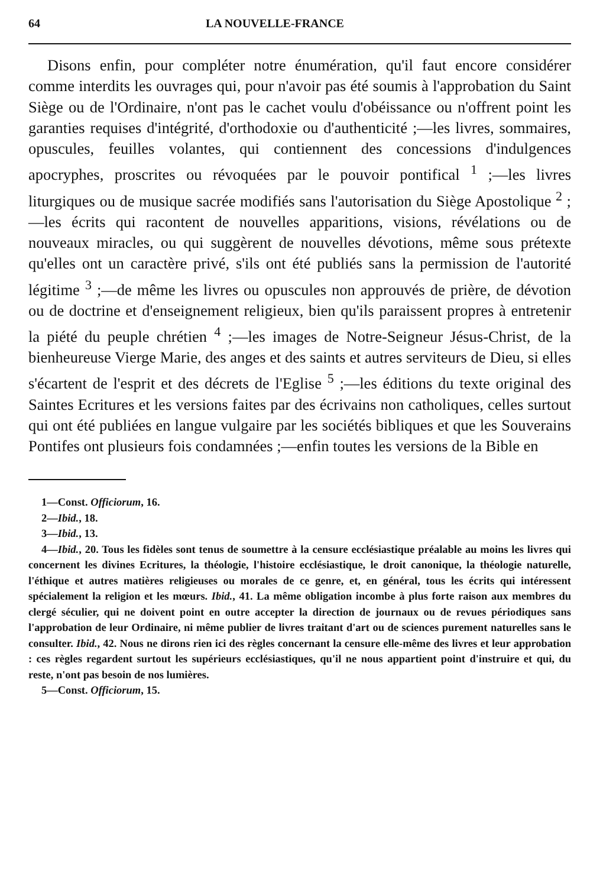64 LA NOUVELLE-FRANCE
Disons enfin, pour compléter notre énumération, qu'il faut encore considérer comme interdits les ouvrages qui, pour n'avoir pas été soumis à l'approbation du Saint Siège ou de l'Ordinaire, n'ont pas le cachet voulu d'obéissance ou n'offrent point les garanties requises d'intégrité, d'orthodoxie ou d'authenticité ;—les livres, sommaires, opuscules, feuilles volantes, qui contiennent des concessions d'indulgences apocryphes, proscrites ou révoquées par le pouvoir pontifical <sup>1</sup> ;—les livres liturgiques ou de musique sacrée modifiés sans l'autorisation du Siège Apostolique <sup>2</sup> ;—les écrits qui racontent de nouvelles apparitions, visions, révélations ou de nouveaux miracles, ou qui suggèrent de nouvelles dévotions, même sous prétexte qu'elles ont un caractère privé, s'ils ont été publiés sans la permission de l'autorité légitime <sup>3</sup> ;—de même les livres ou opuscules non approuvés de prière, de dévotion ou de doctrine et d'enseignement religieux, bien qu'ils paraissent propres à entretenir la piété du peuple chrétien <sup>4</sup> ;—les images de Notre-Seigneur Jésus-Christ, de la bienheureuse Vierge Marie, des anges et des saints et autres serviteurs de Dieu, si elles s'écartent de l'esprit et des décrets de l'Eglise <sup>5</sup> ;—les éditions du texte original des Saintes Ecritures et les versions faites par des écrivains non catholiques, celles surtout qui ont été publiées en langue vulgaire par les sociétés bibliques et que les Souverains Pontifes ont plusieurs fois condamnées ;—enfin toutes les versions de la Bible en
1—Const. Officiorum, 16.
2—Ibid., 18.
3—Ibid., 13.
4—Ibid., 20. Tous les fidèles sont tenus de soumettre à la censure ecclésiastique préalable au moins les livres qui concernent les divines Ecritures, la théologie, l'histoire ecclésiastique, le droit canonique, la théologie naturelle, l'éthique et autres matières religieuses ou morales de ce genre, et, en général, tous les écrits qui intéressent spécialement la religion et les mœurs. Ibid., 41. La même obligation incombe à plus forte raison aux membres du clergé séculier, qui ne doivent point en outre accepter la direction de journaux ou de revues périodiques sans l'approbation de leur Ordinaire, ni même publier de livres traitant d'art ou de sciences purement naturelles sans le consulter. Ibid., 42. Nous ne dirons rien ici des règles concernant la censure elle-même des livres et leur approbation : ces règles regardent surtout les supérieurs ecclésiastiques, qu'il ne nous appartient point d'instruire et qui, du reste, n'ont pas besoin de nos lumières.
5—Const. Officiorum, 15.